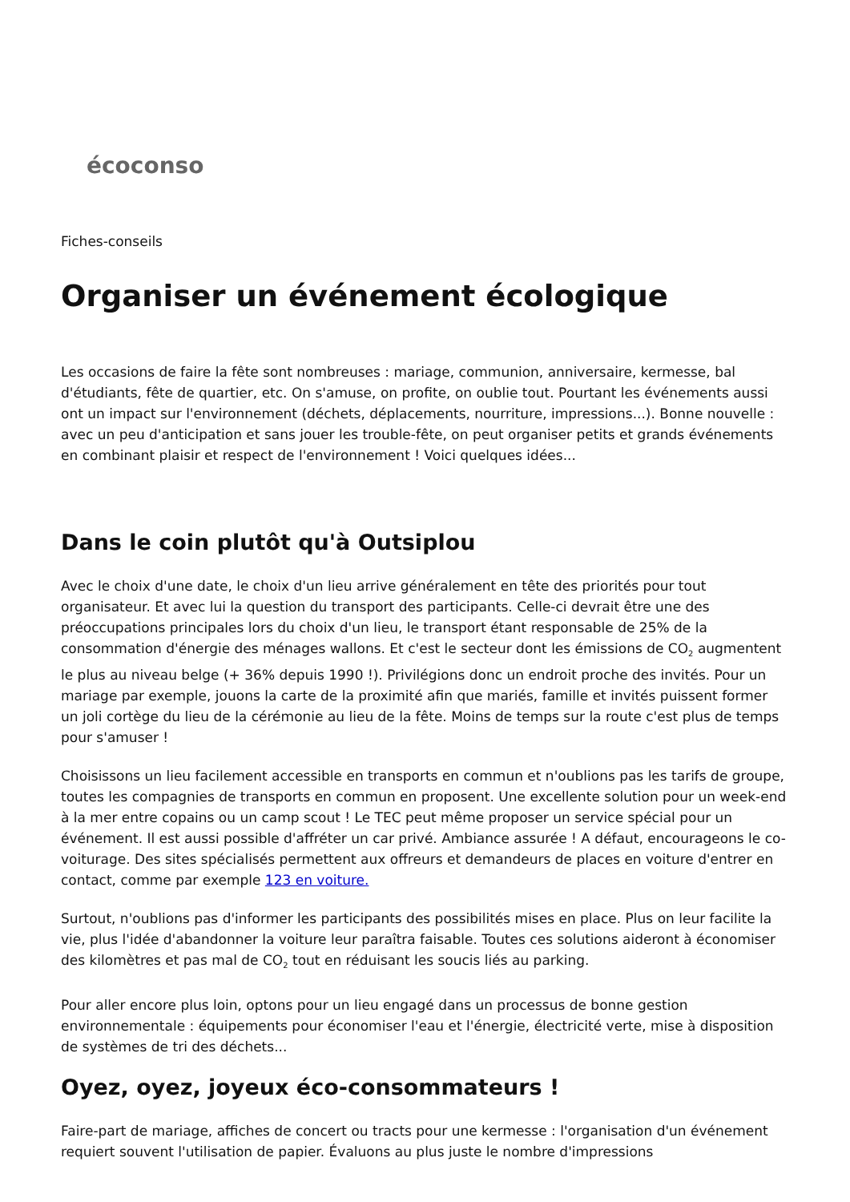écoconso
Fiches-conseils
Organiser un événement écologique
Les occasions de faire la fête sont nombreuses : mariage, communion, anniversaire, kermesse, bal d'étudiants, fête de quartier, etc. On s'amuse, on profite, on oublie tout. Pourtant les événements aussi ont un impact sur l'environnement (déchets, déplacements, nourriture, impressions...). Bonne nouvelle : avec un peu d'anticipation et sans jouer les trouble-fête, on peut organiser petits et grands événements en combinant plaisir et respect de l'environnement ! Voici quelques idées...
Dans le coin plutôt qu'à Outsiplou
Avec le choix d'une date, le choix d'un lieu arrive généralement en tête des priorités pour tout organisateur. Et avec lui la question du transport des participants. Celle-ci devrait être une des préoccupations principales lors du choix d'un lieu, le transport étant responsable de 25% de la consommation d'énergie des ménages wallons. Et c'est le secteur dont les émissions de CO<sub>2</sub> augmentent le plus au niveau belge (+ 36% depuis 1990 !). Privilégions donc un endroit proche des invités. Pour un mariage par exemple, jouons la carte de la proximité afin que mariés, famille et invités puissent former un joli cortège du lieu de la cérémonie au lieu de la fête. Moins de temps sur la route c'est plus de temps pour s'amuser !
Choisissons un lieu facilement accessible en transports en commun et n'oublions pas les tarifs de groupe, toutes les compagnies de transports en commun en proposent. Une excellente solution pour un week-end à la mer entre copains ou un camp scout ! Le TEC peut même proposer un service spécial pour un événement. Il est aussi possible d'affréter un car privé. Ambiance assurée ! A défaut, encourageons le co-voiturage. Des sites spécialisés permettent aux offreurs et demandeurs de places en voiture d'entrer en contact, comme par exemple 123 en voiture.
Surtout, n'oublions pas d'informer les participants des possibilités mises en place. Plus on leur facilite la vie, plus l'idée d'abandonner la voiture leur paraîtra faisable. Toutes ces solutions aideront à économiser des kilomètres et pas mal de CO<sub>2</sub> tout en réduisant les soucis liés au parking.
Pour aller encore plus loin, optons pour un lieu engagé dans un processus de bonne gestion environnementale : équipements pour économiser l'eau et l'énergie, électricité verte, mise à disposition de systèmes de tri des déchets...
Oyez, oyez, joyeux éco-consommateurs !
Faire-part de mariage, affiches de concert ou tracts pour une kermesse : l'organisation d'un événement requiert souvent l'utilisation de papier. Évaluons au plus juste le nombre d'impressions